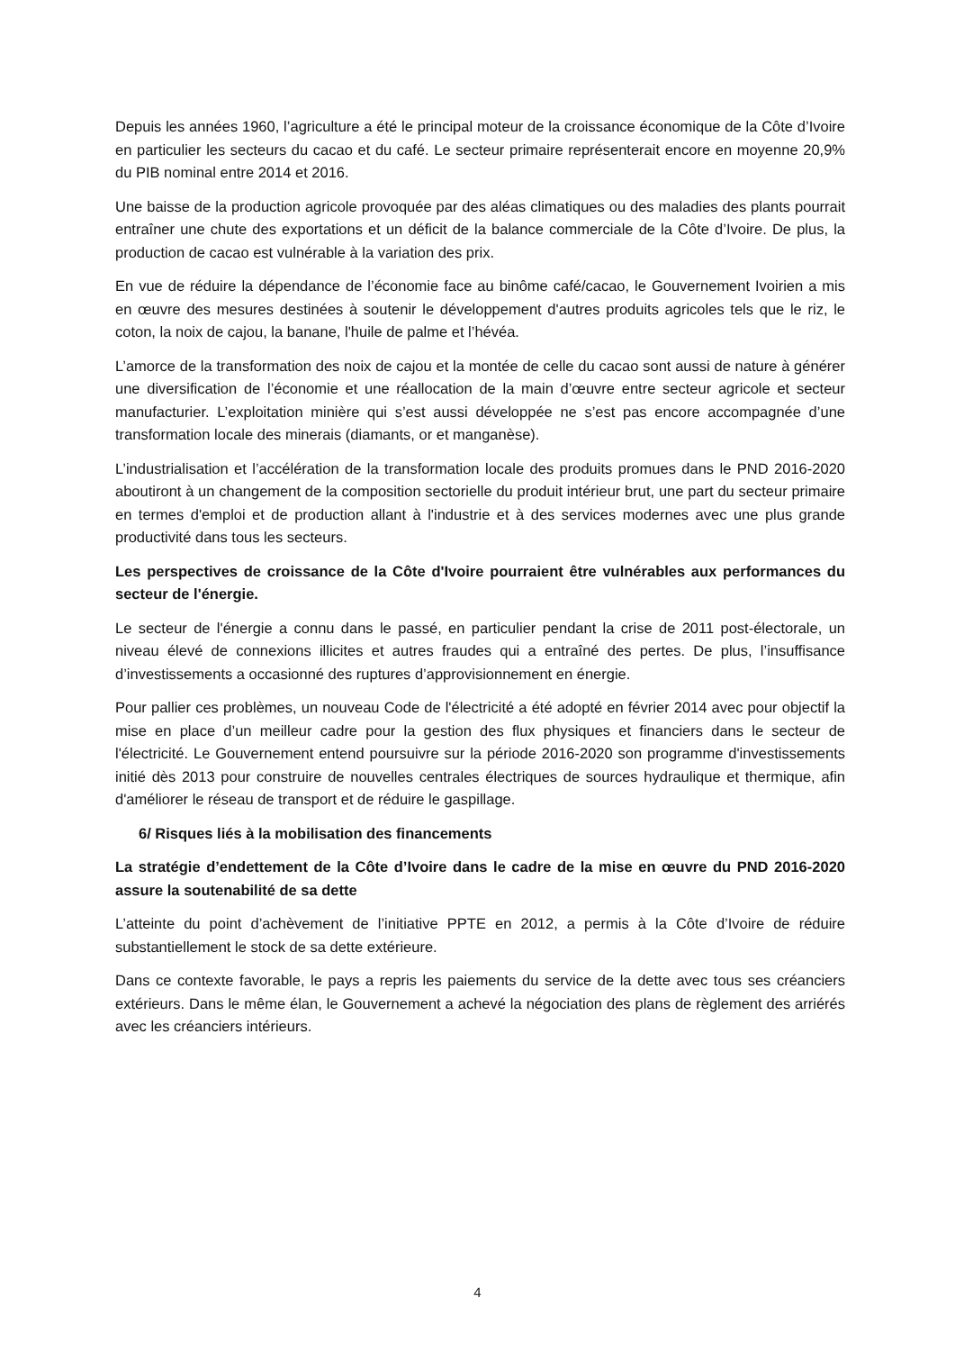Depuis les années 1960, l’agriculture a été le principal moteur de la croissance économique de la Côte d’Ivoire en particulier les secteurs du cacao et du café. Le secteur primaire représenterait encore en moyenne 20,9% du PIB nominal entre 2014 et 2016.
Une baisse de la production agricole provoquée par des aléas climatiques ou des maladies des plants pourrait entraîner une chute des exportations et un déficit de la balance commerciale de la Côte d’Ivoire. De plus, la production de cacao est vulnérable à la variation des prix.
En vue de réduire la dépendance de l’économie face au binôme café/cacao, le Gouvernement Ivoirien a mis en œuvre des mesures destinées à soutenir le développement d'autres produits agricoles tels que le riz, le coton, la noix de cajou, la banane, l'huile de palme et l’hévéa.
L’amorce de la transformation des noix de cajou et la montée de celle du cacao sont aussi de nature à générer une diversification de l’économie et une réallocation de la main d’œuvre entre secteur agricole et secteur manufacturier. L’exploitation minière qui s’est aussi développée ne s’est pas encore accompagnée d’une transformation locale des minerais (diamants, or et manganèse).
L’industrialisation et l’accélération de la transformation locale des produits promues dans le PND 2016-2020 aboutiront à un changement de la composition sectorielle du produit intérieur brut, une part du secteur primaire en termes d'emploi et de production allant à l'industrie et à des services modernes avec une plus grande productivité dans tous les secteurs.
Les perspectives de croissance de la Côte d'Ivoire pourraient être vulnérables aux performances du secteur de l'énergie.
Le secteur de l'énergie a connu dans le passé, en particulier pendant la crise de 2011 post-électorale, un niveau élevé de connexions illicites et autres fraudes qui a entraîné des pertes. De plus, l’insuffisance d’investissements a occasionné des ruptures d’approvisionnement en énergie.
Pour pallier ces problèmes, un nouveau Code de l'électricité a été adopté en février 2014 avec pour objectif la mise en place d’un meilleur cadre pour la gestion des flux physiques et financiers dans le secteur de l'électricité. Le Gouvernement entend poursuivre sur la période 2016-2020 son programme d'investissements initié dès 2013 pour construire de nouvelles centrales électriques de sources hydraulique et thermique, afin d'améliorer le réseau de transport et de réduire le gaspillage.
6/ Risques liés à la mobilisation des financements
La stratégie d’endettement de la Côte d’Ivoire dans le cadre de la mise en œuvre du PND 2016-2020 assure la soutenabilité de sa dette
L’atteinte du point d’achèvement de l’initiative PPTE en 2012, a permis à la Côte d’Ivoire de réduire substantiellement le stock de sa dette extérieure.
Dans ce contexte favorable, le pays a repris les paiements du service de la dette avec tous ses créanciers extérieurs. Dans le même élan, le Gouvernement a achevé la négociation des plans de règlement des arriérés avec les créanciers intérieurs.
4